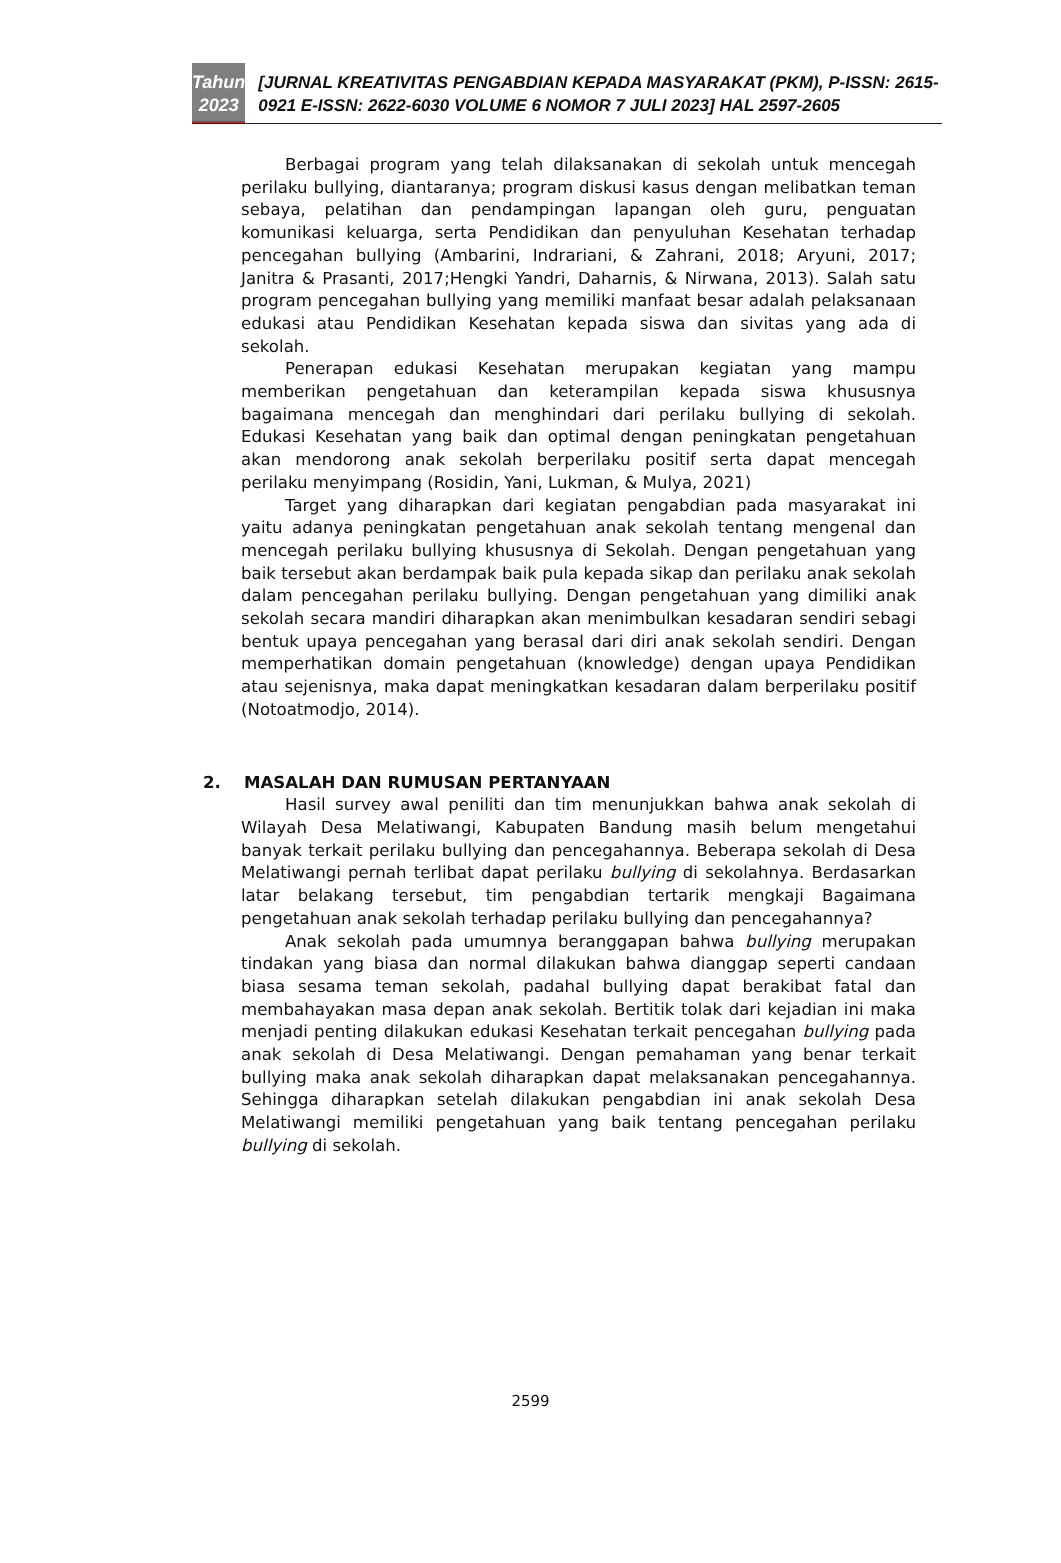Tahun
2023
[JURNAL KREATIVITAS PENGABDIAN KEPADA MASYARAKAT (PKM), P-ISSN: 2615-0921 E-ISSN: 2622-6030 VOLUME 6 NOMOR 7 JULI 2023] HAL 2597-2605
Berbagai program yang telah dilaksanakan di sekolah untuk mencegah perilaku bullying, diantaranya; program diskusi kasus dengan melibatkan teman sebaya, pelatihan dan pendampingan lapangan oleh guru, penguatan komunikasi keluarga, serta Pendidikan dan penyuluhan Kesehatan terhadap pencegahan bullying (Ambarini, Indrariani, & Zahrani, 2018; Aryuni, 2017; Janitra & Prasanti, 2017;Hengki Yandri, Daharnis, & Nirwana, 2013). Salah satu program pencegahan bullying yang memiliki manfaat besar adalah pelaksanaan edukasi atau Pendidikan Kesehatan kepada siswa dan sivitas yang ada di sekolah.
Penerapan edukasi Kesehatan merupakan kegiatan yang mampu memberikan pengetahuan dan keterampilan kepada siswa khususnya bagaimana mencegah dan menghindari dari perilaku bullying di sekolah. Edukasi Kesehatan yang baik dan optimal dengan peningkatan pengetahuan akan mendorong anak sekolah berperilaku positif serta dapat mencegah perilaku menyimpang (Rosidin, Yani, Lukman, & Mulya, 2021)
Target yang diharapkan dari kegiatan pengabdian pada masyarakat ini yaitu adanya peningkatan pengetahuan anak sekolah tentang mengenal dan mencegah perilaku bullying khususnya di Sekolah. Dengan pengetahuan yang baik tersebut akan berdampak baik pula kepada sikap dan perilaku anak sekolah dalam pencegahan perilaku bullying. Dengan pengetahuan yang dimiliki anak sekolah secara mandiri diharapkan akan menimbulkan kesadaran sendiri sebagi bentuk upaya pencegahan yang berasal dari diri anak sekolah sendiri. Dengan memperhatikan domain pengetahuan (knowledge) dengan upaya Pendidikan atau sejenisnya, maka dapat meningkatkan kesadaran dalam berperilaku positif (Notoatmodjo, 2014).
2. MASALAH DAN RUMUSAN PERTANYAAN
Hasil survey awal peniliti dan tim menunjukkan bahwa anak sekolah di Wilayah Desa Melatiwangi, Kabupaten Bandung masih belum mengetahui banyak terkait perilaku bullying dan pencegahannya. Beberapa sekolah di Desa Melatiwangi pernah terlibat dapat perilaku bullying di sekolahnya. Berdasarkan latar belakang tersebut, tim pengabdian tertarik mengkaji Bagaimana pengetahuan anak sekolah terhadap perilaku bullying dan pencegahannya?
Anak sekolah pada umumnya beranggapan bahwa bullying merupakan tindakan yang biasa dan normal dilakukan bahwa dianggap seperti candaan biasa sesama teman sekolah, padahal bullying dapat berakibat fatal dan membahayakan masa depan anak sekolah. Bertitik tolak dari kejadian ini maka menjadi penting dilakukan edukasi Kesehatan terkait pencegahan bullying pada anak sekolah di Desa Melatiwangi. Dengan pemahaman yang benar terkait bullying maka anak sekolah diharapkan dapat melaksanakan pencegahannya. Sehingga diharapkan setelah dilakukan pengabdian ini anak sekolah Desa Melatiwangi memiliki pengetahuan yang baik tentang pencegahan perilaku bullying di sekolah.
2599